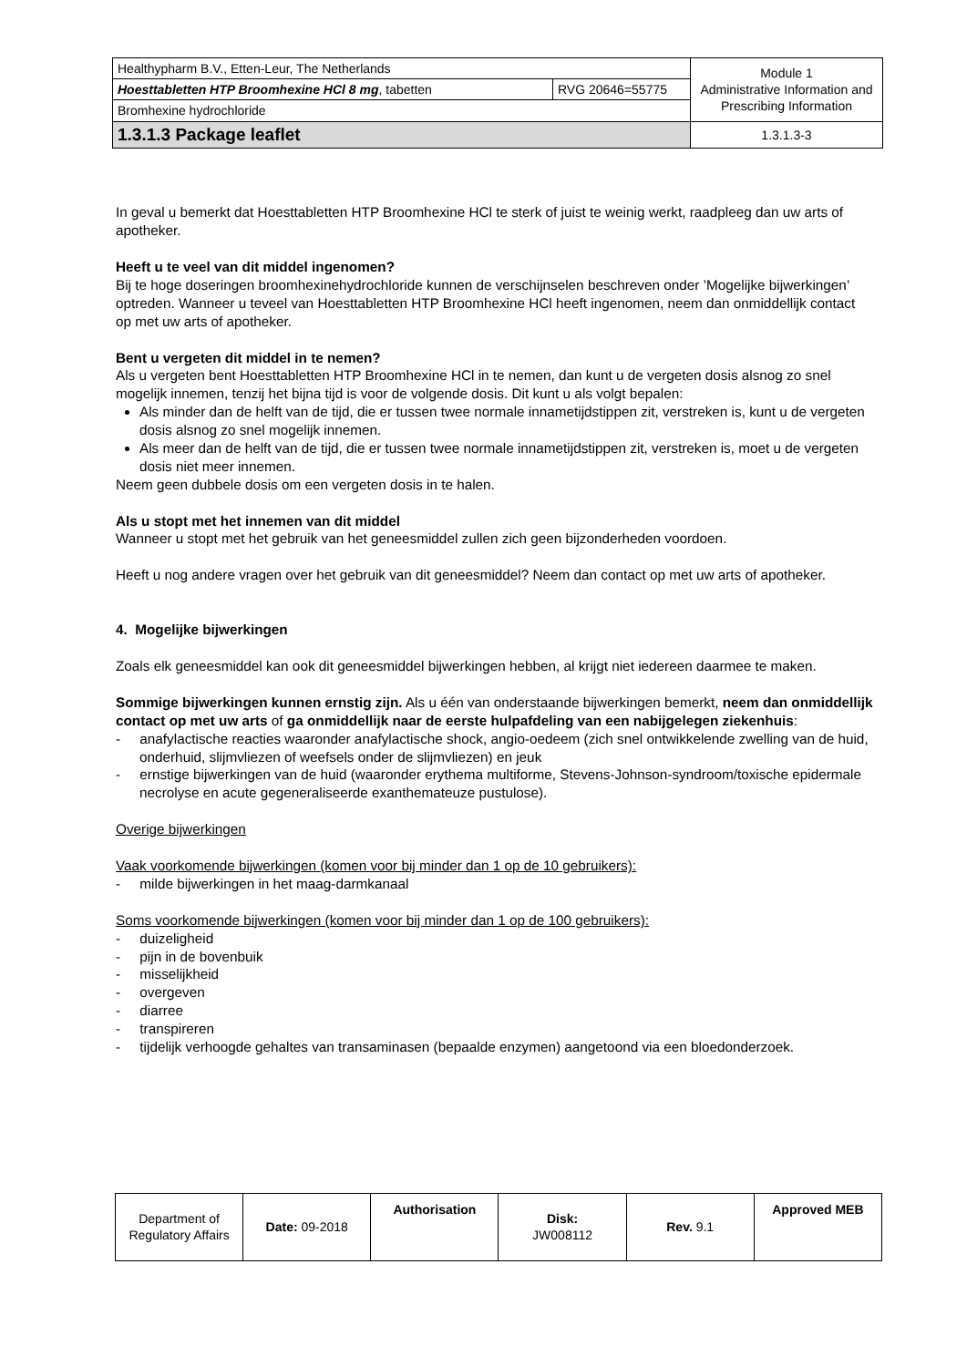| Healthypharm B.V., Etten-Leur, The Netherlands | | Module 1 Administrative Information and Prescribing Information |
| Hoesttabletten HTP Broomhexine HCl 8 mg , tabetten | RVG 20646=55775 | |
| Bromhexine hydrochloride | | |
| 1.3.1.3 Package leaflet | | 1.3.1.3-3 |
In geval u bemerkt dat Hoesttabletten HTP Broomhexine HCl te sterk of juist te weinig werkt, raadpleeg dan uw arts of apotheker.
Heeft u te veel van dit middel ingenomen?
Bij te hoge doseringen broomhexinehydrochloride kunnen de verschijnselen beschreven onder ’Mogelijke bijwerkingen’ optreden. Wanneer u teveel van Hoesttabletten HTP Broomhexine HCl heeft ingenomen, neem dan onmiddellijk contact op met uw arts of apotheker.
Bent u vergeten dit middel in te nemen?
Als u vergeten bent Hoesttabletten HTP Broomhexine HCl in te nemen, dan kunt u de vergeten dosis alsnog zo snel mogelijk innemen, tenzij het bijna tijd is voor de volgende dosis. Dit kunt u als volgt bepalen:
Als minder dan de helft van de tijd, die er tussen twee normale innametijdstippen zit, verstreken is, kunt u de vergeten dosis alsnog zo snel mogelijk innemen.
Als meer dan de helft van de tijd, die er tussen twee normale innametijdstippen zit, verstreken is, moet u de vergeten dosis niet meer innemen.
Neem geen dubbele dosis om een vergeten dosis in te halen.
Als u stopt met het innemen van dit middel
Wanneer u stopt met het gebruik van het geneesmiddel zullen zich geen bijzonderheden voordoen.
Heeft u nog andere vragen over het gebruik van dit geneesmiddel? Neem dan contact op met uw arts of apotheker.
4. Mogelijke bijwerkingen
Zoals elk geneesmiddel kan ook dit geneesmiddel bijwerkingen hebben, al krijgt niet iedereen daarmee te maken.
Sommige bijwerkingen kunnen ernstig zijn. Als u één van onderstaande bijwerkingen bemerkt, neem dan onmiddellijk contact op met uw arts of ga onmiddellijk naar de eerste hulpafdeling van een nabijgelegen ziekenhuis:
- anafylactische reacties waaronder anafylactische shock, angio-oedeem (zich snel ontwikkelende zwelling van de huid, onderhuid, slijmvliezen of weefsels onder de slijmvliezen) en jeuk
- ernstige bijwerkingen van de huid (waaronder erythema multiforme, Stevens-Johnson-syndroom/toxische epidermale necrolyse en acute gegeneraliseerde exanthemateuze pustulose).
Overige bijwerkingen
Vaak voorkomende bijwerkingen (komen voor bij minder dan 1 op de 10 gebruikers):
- milde bijwerkingen in het maag-darmkanaal
Soms voorkomende bijwerkingen (komen voor bij minder dan 1 op de 100 gebruikers):
- duizeligheid
- pijn in de bovenbuik
- misselijkheid
- overgeven
- diarree
- transpireren
- tijdelijk verhoogde gehaltes van transaminasen (bepaalde enzymen) aangetoond via een bloedonderzoek.
| Department of Regulatory Affairs | Date: 09-2018 | Authorisation | Disk: JW008112 | Rev. 9.1 | Approved MEB |